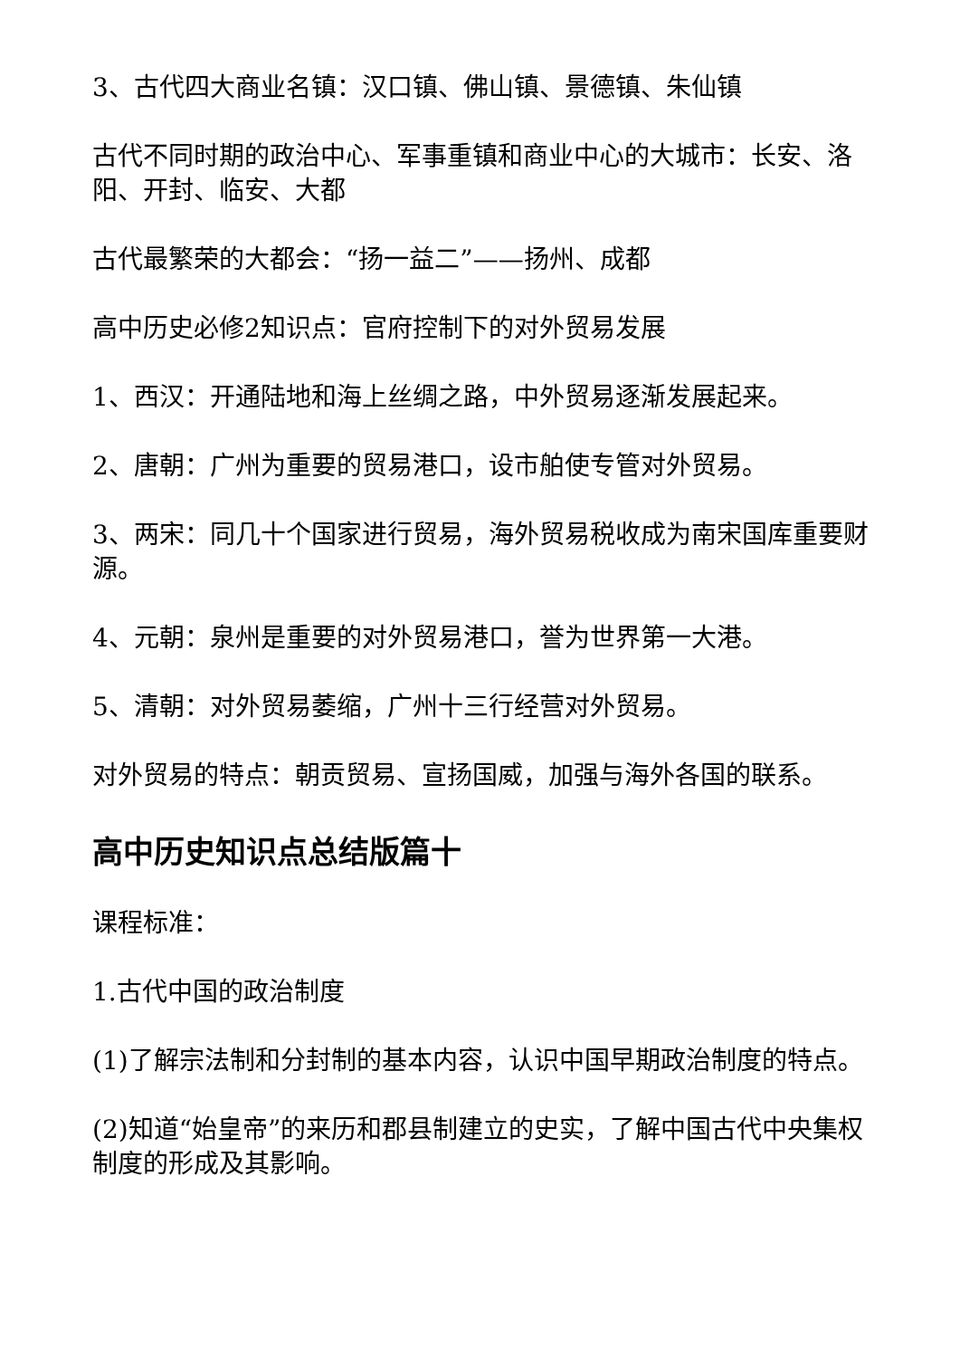3、古代四大商业名镇：汉口镇、佛山镇、景德镇、朱仙镇
古代不同时期的政治中心、军事重镇和商业中心的大城市：长安、洛阳、开封、临安、大都
古代最繁荣的大都会：“扬一益二”——扬州、成都
高中历史必修2知识点：官府控制下的对外贸易发展
1、西汉：开通陆地和海上丝绸之路，中外贸易逐渐发展起来。
2、唐朝：广州为重要的贸易港口，设市舶使专管对外贸易。
3、两宋：同几十个国家进行贸易，海外贸易税收成为南宋国库重要财源。
4、元朝：泉州是重要的对外贸易港口，誉为世界第一大港。
5、清朝：对外贸易萎缩，广州十三行经营对外贸易。
对外贸易的特点：朝贡贸易、宣扬国威，加强与海外各国的联系。
高中历史知识点总结版篇十
课程标准：
1.古代中国的政治制度
(1)了解宗法制和分封制的基本内容，认识中国早期政治制度的特点。
(2)知道“始皇帝”的来历和郡县制建立的史实，了解中国古代中央集权制度的形成及其影响。